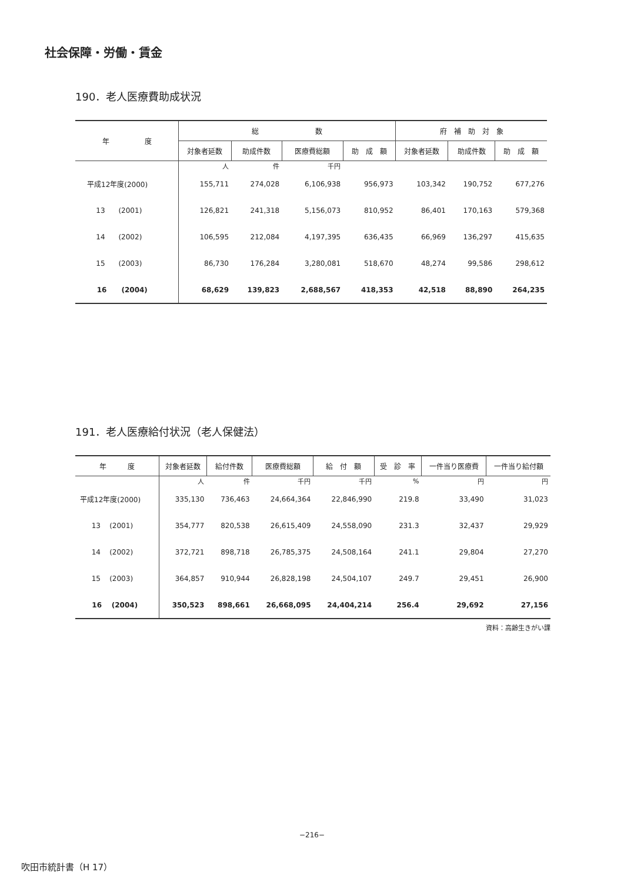社会保障・労働・賃金
190．老人医療費助成状況
| 年 度 | 総 数 | | | | 府 補 助 対 象 | | |
| --- | --- | --- | --- | --- | --- | --- | --- |
| | 対象者延数 | 助成件数 | 医療費総額 | 助 成 額 | 対象者延数 | 助成件数 | 助 成 額 |
| | 人 | 件 | 千円 | | | | |
| 平成12年度(2000) | 155,711 | 274,028 | 6,106,938 | 956,973 | 103,342 | 190,752 | 677,276 |
| 13 (2001) | 126,821 | 241,318 | 5,156,073 | 810,952 | 86,401 | 170,163 | 579,368 |
| 14 (2002) | 106,595 | 212,084 | 4,197,395 | 636,435 | 66,969 | 136,297 | 415,635 |
| 15 (2003) | 86,730 | 176,284 | 3,280,081 | 518,670 | 48,274 | 99,586 | 298,612 |
| 16 (2004) | 68,629 | 139,823 | 2,688,567 | 418,353 | 42,518 | 88,890 | 264,235 |
191．老人医療給付状況（老人保健法）
| 年 度 | 対象者延数 | 給付件数 | 医療費総額 | 給 付 額 | 受 診 率 | 一件当り医療費 | 一件当り給付額 |
| --- | --- | --- | --- | --- | --- | --- | --- |
| | 人 | 件 | 千円 | 千円 | % | 円 | 円 |
| 平成12年度(2000) | 335,130 | 736,463 | 24,664,364 | 22,846,990 | 219.8 | 33,490 | 31,023 |
| 13 (2001) | 354,777 | 820,538 | 26,615,409 | 24,558,090 | 231.3 | 32,437 | 29,929 |
| 14 (2002) | 372,721 | 898,718 | 26,785,375 | 24,508,164 | 241.1 | 29,804 | 27,270 |
| 15 (2003) | 364,857 | 910,944 | 26,828,198 | 24,504,107 | 249.7 | 29,451 | 26,900 |
| 16 (2004) | 350,523 | 898,661 | 26,668,095 | 24,404,214 | 256.4 | 29,692 | 27,156 |
資料：高齢生きがい課
−216−
吹田市統計書（H 17）